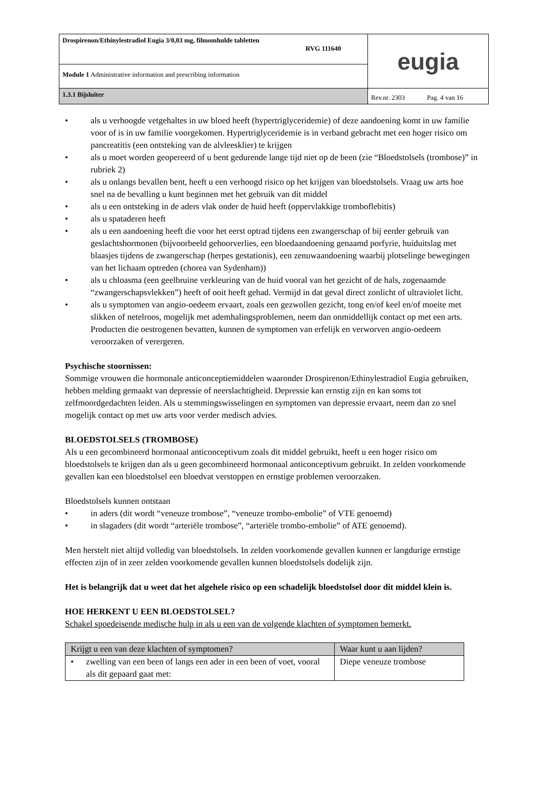| Drospirenon/Ethinylestradiol Eugia 3/0,03 mg, filmomhulde tabletten RVG 111640 | eugia |
| Module 1 Administrative information and prescribing information | |
| 1.3.1 Bijsluiter | Rev.nr. 2303 Pag. 4 van 16 |
• als u verhoogde vetgehaltes in uw bloed heeft (hypertriglyceridemie) of deze aandoening komt in uw familie voor of is in uw familie voorgekomen. Hypertriglyceridemie is in verband gebracht met een hoger risico om pancreatitis (een ontsteking van de alvleesklier) te krijgen
• als u moet worden geopereerd of u bent gedurende lange tijd niet op de been (zie “Bloedstolsels (trombose)” in rubriek 2)
• als u onlangs bevallen bent, heeft u een verhoogd risico op het krijgen van bloedstolsels. Vraag uw arts hoe snel na de bevalling u kunt beginnen met het gebruik van dit middel
• als u een ontsteking in de aders vlak onder de huid heeft (oppervlakkige tromboflebitis)
• als u spataderen heeft
• als u een aandoening heeft die voor het eerst optrad tijdens een zwangerschap of bij eerder gebruik van geslachtshormonen (bijvoorbeeld gehoorverlies, een bloedaandoening genaamd porfyrie, huiduitslag met blaasjes tijdens de zwangerschap (herpes gestationis), een zenuwaandoening waarbij plotselinge bewegingen van het lichaam optreden (chorea van Sydenham))
• als u chloasma (een geelbruine verkleuring van de huid vooral van het gezicht of de hals, zogenaamde “zwangerschapsvlekken”) heeft of ooit heeft gehad. Vermijd in dat geval direct zonlicht of ultraviolet licht.
• als u symptomen van angio-oedeem ervaart, zoals een gezwollen gezicht, tong en/of keel en/of moeite met slikken of netelroos, mogelijk met ademhalingsproblemen, neem dan onmiddellijk contact op met een arts. Producten die oestrogenen bevatten, kunnen de symptomen van erfelijk en verworven angio-oedeem veroorzaken of verergeren.
Psychische stoornissen:
Sommige vrouwen die hormonale anticonceptiemiddelen waaronder Drospirenon/Ethinylestradiol Eugia gebruiken, hebben melding gemaakt van depressie of neerslachtigheid. Depressie kan ernstig zijn en kan soms tot zelfmoordgedachten leiden. Als u stemmingswisselingen en symptomen van depressie ervaart, neem dan zo snel mogelijk contact op met uw arts voor verder medisch advies.
BLOEDSTOLSELS (TROMBOSE)
Als u een gecombineerd hormonaal anticonceptivum zoals dit middel gebruikt, heeft u een hoger risico om bloedstolsels te krijgen dan als u geen gecombineerd hormonaal anticonceptivum gebruikt. In zelden voorkomende gevallen kan een bloedstolsel een bloedvat verstoppen en ernstige problemen veroorzaken.
Bloedstolsels kunnen ontstaan
• in aders (dit wordt “veneuze trombose”, “veneuze trombo-embolie” of VTE genoemd)
• in slagaders (dit wordt “arteriële trombose”, “arteriële trombo-embolie” of ATE genoemd).
Men herstelt niet altijd volledig van bloedstolsels. In zelden voorkomende gevallen kunnen er langdurige ernstige effecten zijn of in zeer zelden voorkomende gevallen kunnen bloedstolsels dodelijk zijn.
Het is belangrijk dat u weet dat het algehele risico op een schadelijk bloedstolsel door dit middel klein is.
HOE HERKENT U EEN BLOEDSTOLSEL?
Schakel spoedeisende medische hulp in als u een van de volgende klachten of symptomen bemerkt.
| Krijgt u een van deze klachten of symptomen? | Waar kunt u aan lijden? |
| --- | --- |
| • zwelling van een been of langs een ader in een been of voet, vooral als dit gepaard gaat met: | Diepe veneuze trombose |